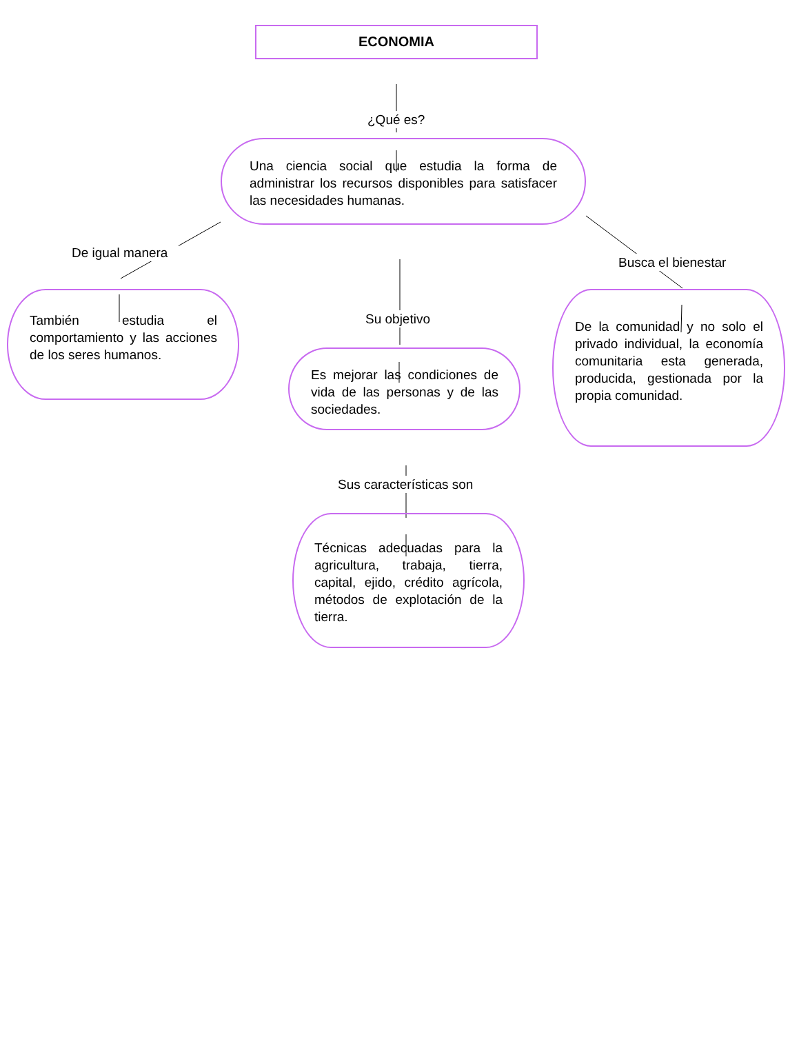ECONOMIA
¿Qué es?
Una ciencia social que estudia la forma de administrar los recursos disponibles para satisfacer las necesidades humanas.
De igual manera
También estudia el comportamiento y las acciones de los seres humanos.
Su objetivo
Es mejorar las condiciones de vida de las personas y de las sociedades.
Sus características son
Técnicas adecuadas para la agricultura, trabaja, tierra, capital, ejido, crédito agrícola, métodos de explotación de la tierra.
Busca el bienestar
De la comunidad y no solo el privado individual, la economía comunitaria esta generada, producida, gestionada por la propia comunidad.